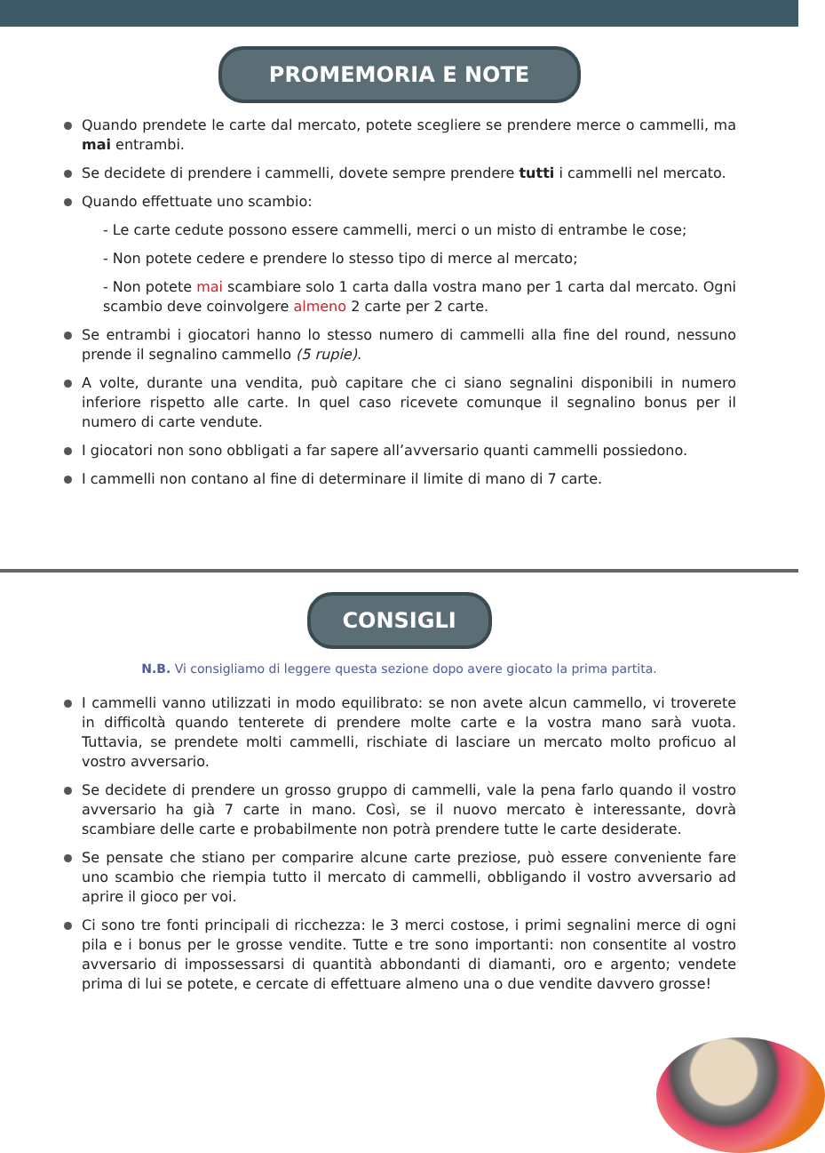PROMEMORIA E NOTE
Quando prendete le carte dal mercato, potete scegliere se prendere merce o cammelli, ma mai entrambi.
Se decidete di prendere i cammelli, dovete sempre prendere tutti i cammelli nel mercato.
Quando effettuate uno scambio:
- Le carte cedute possono essere cammelli, merci o un misto di entrambe le cose;
- Non potete cedere e prendere lo stesso tipo di merce al mercato;
- Non potete mai scambiare solo 1 carta dalla vostra mano per 1 carta dal mercato. Ogni scambio deve coinvolgere almeno 2 carte per 2 carte.
Se entrambi i giocatori hanno lo stesso numero di cammelli alla fine del round, nessuno prende il segnalino cammello (5 rupie).
A volte, durante una vendita, può capitare che ci siano segnalini disponibili in numero inferiore rispetto alle carte. In quel caso ricevete comunque il segnalino bonus per il numero di carte vendute.
I giocatori non sono obbligati a far sapere all’avversario quanti cammelli possiedono.
I cammelli non contano al fine di determinare il limite di mano di 7 carte.
CONSIGLI
N.B. Vi consigliamo di leggere questa sezione dopo avere giocato la prima partita.
I cammelli vanno utilizzati in modo equilibrato: se non avete alcun cammello, vi troverete in difficoltà quando tenterete di prendere molte carte e la vostra mano sarà vuota. Tuttavia, se prendete molti cammelli, rischiate di lasciare un mercato molto proficuo al vostro avversario.
Se decidete di prendere un grosso gruppo di cammelli, vale la pena farlo quando il vostro avversario ha già 7 carte in mano. Così, se il nuovo mercato è interessante, dovrà scambiare delle carte e probabilmente non potrà prendere tutte le carte desiderate.
Se pensate che stiano per comparire alcune carte preziose, può essere conveniente fare uno scambio che riempia tutto il mercato di cammelli, obbligando il vostro avversario ad aprire il gioco per voi.
Ci sono tre fonti principali di ricchezza: le 3 merci costose, i primi segnalini merce di ogni pila e i bonus per le grosse vendite. Tutte e tre sono importanti: non consentite al vostro avversario di impossessarsi di quantità abbondanti di diamanti, oro e argento; vendete prima di lui se potete, e cercate di effettuare almeno una o due vendite davvero grosse!